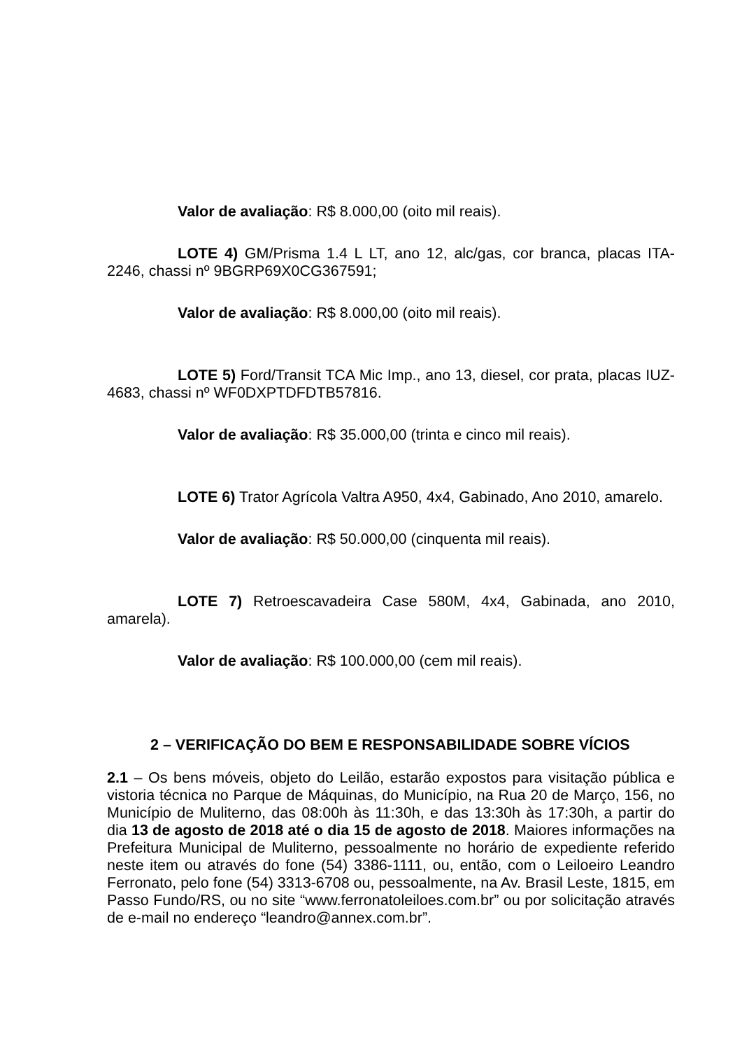Valor de avaliação: R$ 8.000,00 (oito mil reais).
LOTE 4) GM/Prisma 1.4 L LT, ano 12, alc/gas, cor branca, placas ITA-2246, chassi nº 9BGRP69X0CG367591;
Valor de avaliação: R$ 8.000,00 (oito mil reais).
LOTE 5) Ford/Transit TCA Mic Imp., ano 13, diesel, cor prata, placas IUZ-4683, chassi nº WF0DXPTDFDTB57816.
Valor de avaliação: R$ 35.000,00 (trinta e cinco mil reais).
LOTE 6) Trator Agrícola Valtra A950, 4x4, Gabinado, Ano 2010, amarelo.
Valor de avaliação: R$ 50.000,00 (cinquenta mil reais).
LOTE 7) Retroescavadeira Case 580M, 4x4, Gabinada, ano 2010, amarela).
Valor de avaliação: R$ 100.000,00 (cem mil reais).
2 – VERIFICAÇÃO DO BEM E RESPONSABILIDADE SOBRE VÍCIOS
2.1 – Os bens móveis, objeto do Leilão, estarão expostos para visitação pública e vistoria técnica no Parque de Máquinas, do Município, na Rua 20 de Março, 156, no Município de Muliterno, das 08:00h às 11:30h, e das 13:30h às 17:30h, a partir do dia 13 de agosto de 2018 até o dia 15 de agosto de 2018. Maiores informações na Prefeitura Municipal de Muliterno, pessoalmente no horário de expediente referido neste item ou através do fone (54) 3386-1111, ou, então, com o Leiloeiro Leandro Ferronato, pelo fone (54) 3313-6708 ou, pessoalmente, na Av. Brasil Leste, 1815, em Passo Fundo/RS, ou no site “www.ferronatoleiloes.com.br” ou por solicitação através de e-mail no endereço “leandro@annex.com.br”.